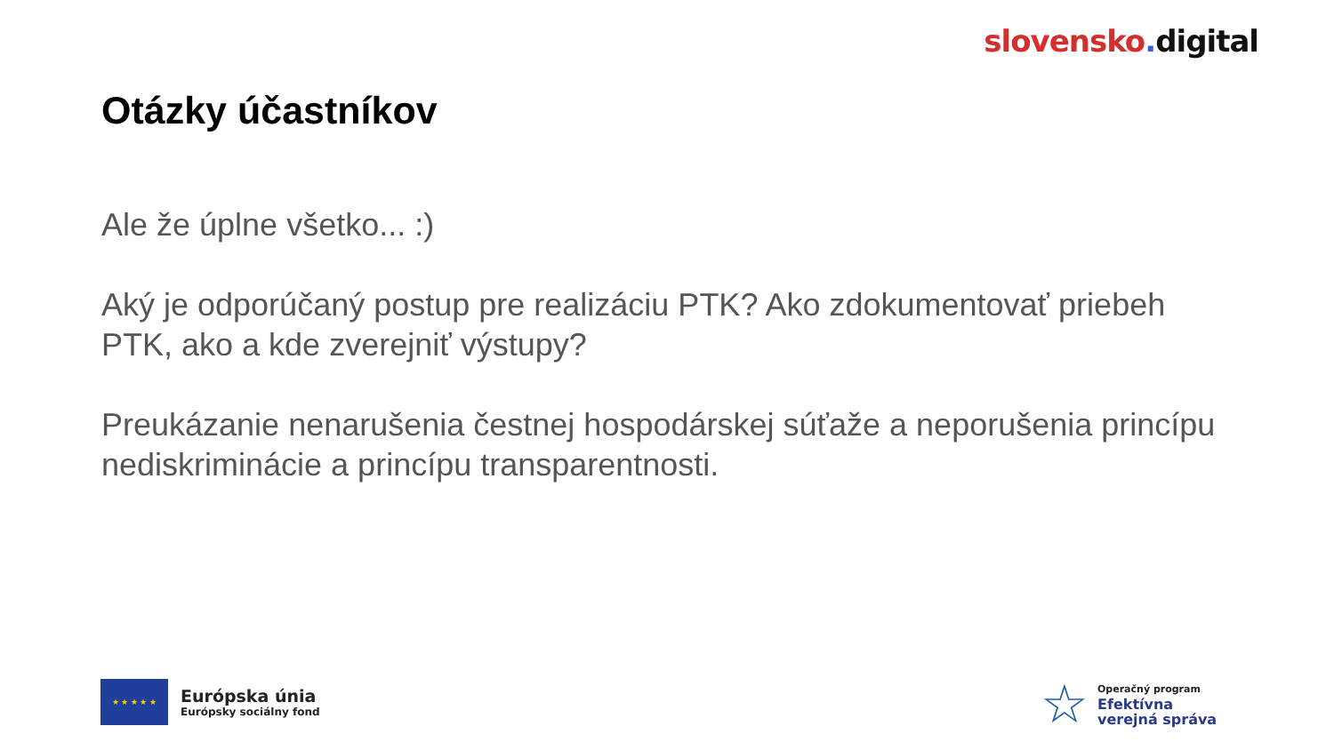slovensko. digital
Otázky účastníkov
Ale že úplne všetko... :)
Aký je odporúčaný postup pre realizáciu PTK? Ako zdokumentovať priebeh PTK, ako a kde zverejniť výstupy?
Preukázanie nenarušenia čestnej hospodárskej súťaže a neporušenia princípu nediskriminácie a princípu transparentnosti.
★ ★ ★ ★ ★
Európska únia
Európsky sociálny fond
☆
Operačný program
Efektívna
verejná správa